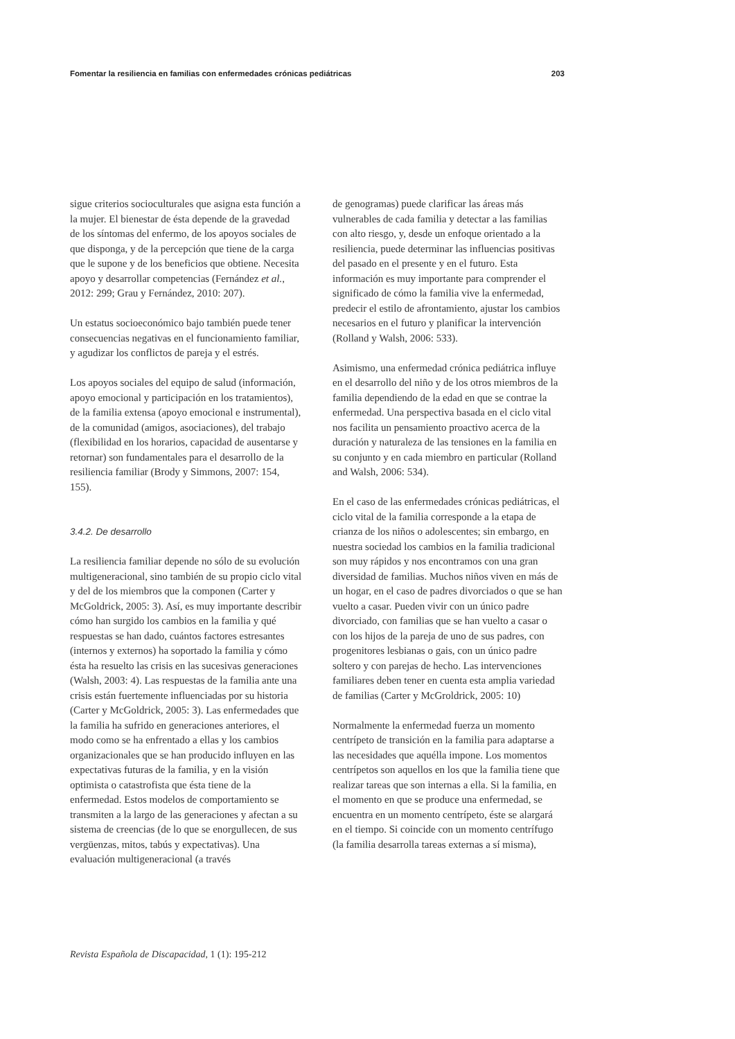Fomentar la resiliencia en familias con enfermedades crónicas pediátricas 203
sigue criterios socioculturales que asigna esta función a la mujer. El bienestar de ésta depende de la gravedad de los síntomas del enfermo, de los apoyos sociales de que disponga, y de la percepción que tiene de la carga que le supone y de los beneficios que obtiene. Necesita apoyo y desarrollar competencias (Fernández et al., 2012: 299; Grau y Fernández, 2010: 207).
Un estatus socioeconómico bajo también puede tener consecuencias negativas en el funcionamiento familiar, y agudizar los conflictos de pareja y el estrés.
Los apoyos sociales del equipo de salud (información, apoyo emocional y participación en los tratamientos), de la familia extensa (apoyo emocional e instrumental), de la comunidad (amigos, asociaciones), del trabajo (flexibilidad en los horarios, capacidad de ausentarse y retornar) son fundamentales para el desarrollo de la resiliencia familiar (Brody y Simmons, 2007: 154, 155).
3.4.2. De desarrollo
La resiliencia familiar depende no sólo de su evolución multigeneracional, sino también de su propio ciclo vital y del de los miembros que la componen (Carter y McGoldrick, 2005: 3). Así, es muy importante describir cómo han surgido los cambios en la familia y qué respuestas se han dado, cuántos factores estresantes (internos y externos) ha soportado la familia y cómo ésta ha resuelto las crisis en las sucesivas generaciones (Walsh, 2003: 4). Las respuestas de la familia ante una crisis están fuertemente influenciadas por su historia (Carter y McGoldrick, 2005: 3). Las enfermedades que la familia ha sufrido en generaciones anteriores, el modo como se ha enfrentado a ellas y los cambios organizacionales que se han producido influyen en las expectativas futuras de la familia, y en la visión optimista o catastrofista que ésta tiene de la enfermedad. Estos modelos de comportamiento se transmiten a la largo de las generaciones y afectan a su sistema de creencias (de lo que se enorgullecen, de sus vergüenzas, mitos, tabús y expectativas). Una evaluación multigeneracional (a través
de genogramas) puede clarificar las áreas más vulnerables de cada familia y detectar a las familias con alto riesgo, y, desde un enfoque orientado a la resiliencia, puede determinar las influencias positivas del pasado en el presente y en el futuro. Esta información es muy importante para comprender el significado de cómo la familia vive la enfermedad, predecir el estilo de afrontamiento, ajustar los cambios necesarios en el futuro y planificar la intervención (Rolland y Walsh, 2006: 533).
Asimismo, una enfermedad crónica pediátrica influye en el desarrollo del niño y de los otros miembros de la familia dependiendo de la edad en que se contrae la enfermedad. Una perspectiva basada en el ciclo vital nos facilita un pensamiento proactivo acerca de la duración y naturaleza de las tensiones en la familia en su conjunto y en cada miembro en particular (Rolland and Walsh, 2006: 534).
En el caso de las enfermedades crónicas pediátricas, el ciclo vital de la familia corresponde a la etapa de crianza de los niños o adolescentes; sin embargo, en nuestra sociedad los cambios en la familia tradicional son muy rápidos y nos encontramos con una gran diversidad de familias. Muchos niños viven en más de un hogar, en el caso de padres divorciados o que se han vuelto a casar. Pueden vivir con un único padre divorciado, con familias que se han vuelto a casar o con los hijos de la pareja de uno de sus padres, con progenitores lesbianas o gais, con un único padre soltero y con parejas de hecho. Las intervenciones familiares deben tener en cuenta esta amplia variedad de familias (Carter y McGroldrick, 2005: 10)
Normalmente la enfermedad fuerza un momento centrípeto de transición en la familia para adaptarse a las necesidades que aquélla impone. Los momentos centrípetos son aquellos en los que la familia tiene que realizar tareas que son internas a ella. Si la familia, en el momento en que se produce una enfermedad, se encuentra en un momento centrípeto, éste se alargará en el tiempo. Si coincide con un momento centrífugo (la familia desarrolla tareas externas a sí misma),
Revista Española de Discapacidad, 1 (1): 195-212